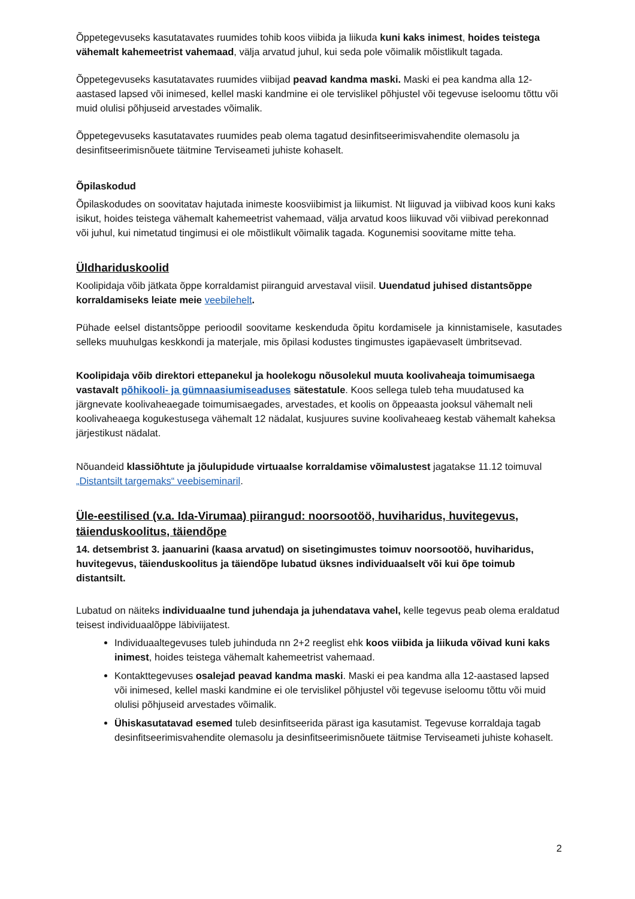Õppetegevuseks kasutatavates ruumides tohib koos viibida ja liikuda kuni kaks inimest, hoides teistega vähemalt kahemeetrist vahemaad, välja arvatud juhul, kui seda pole võimalik mõistlikult tagada.
Õppetegevuseks kasutatavates ruumides viibijad peavad kandma maski. Maski ei pea kandma alla 12-aastased lapsed või inimesed, kellel maski kandmine ei ole tervislikel põhjustel või tegevuse iseloomu tõttu või muid olulisi põhjuseid arvestades võimalik.
Õppetegevuseks kasutatavates ruumides peab olema tagatud desinfitseerimisvahendite olemasolu ja desinfitseerimisnõuete täitmine Terviseameti juhiste kohaselt.
Õpilaskodud
Õpilaskodudes on soovitatav hajutada inimeste koosviibimist ja liikumist. Nt liiguvad ja viibivad koos kuni kaks isikut, hoides teistega vähemalt kahemeetrist vahemaad, välja arvatud koos liikuvad või viibivad perekonnad või juhul, kui nimetatud tingimusi ei ole mõistlikult võimalik tagada. Kogunemisi soovitame mitte teha.
Üldhariduskoolid
Koolipidaja võib jätkata õppe korraldamist piiranguid arvestaval viisil. Uuendatud juhised distantsõppe korraldamiseks leiate meie veebilehelt.
Pühade eelsel distantsõppe perioodil soovitame keskenduda õpitu kordamisele ja kinnistamisele, kasutades selleks muuhulgas keskkondi ja materjale, mis õpilasi kodustes tingimustes igapäevaselt ümbritsevad.
Koolipidaja võib direktori ettepanekul ja hoolekogu nõusolekul muuta koolivaheaja toimumisaega vastavalt põhikooli- ja gümnaasiumiseaduses sätestatule. Koos sellega tuleb teha muudatused ka järgnevate koolivaheaegade toimumisaegades, arvestades, et koolis on õppeaasta jooksul vähemalt neli koolivaheaega kogukestusega vähemalt 12 nädalat, kusjuures suvine koolivaheaeg kestab vähemalt kaheksa järjestikust nädalat.
Nõuandeid klassiõhtute ja jõulupidude virtuaalse korraldamise võimalustest jagatakse 11.12 toimuval „Distantsilt targemaks“ veebiseminaril.
Üle-eestilised (v.a. Ida-Virumaa) piirangud: noorsootöö, huviharidus, huvitegevus, täienduskoolitus, täiendõpe
14. detsembrist 3. jaanuarini (kaasa arvatud) on sisetingimustes toimuv noorsootöö, huviharidus, huvitegevus, täienduskoolitus ja täiendõpe lubatud üksnes individuaalselt või kui õpe toimub distantsilt.
Lubatud on näiteks individuaalne tund juhendaja ja juhendatava vahel, kelle tegevus peab olema eraldatud teisest individuaalõppe läbiviijatest.
Individuaaltegevuses tuleb juhinduda nn 2+2 reeglist ehk koos viibida ja liikuda võivad kuni kaks inimest, hoides teistega vähemalt kahemeetrist vahemaad.
Kontakttegevuses osalejad peavad kandma maski. Maski ei pea kandma alla 12-aastased lapsed või inimesed, kellel maski kandmine ei ole tervislikel põhjustel või tegevuse iseloomu tõttu või muid olulisi põhjuseid arvestades võimalik.
Ühiskasutatavad esemed tuleb desinfitseerida pärast iga kasutamist. Tegevuse korraldaja tagab desinfitseerimisvahendite olemasolu ja desinfitseerimisnõuete täitmise Terviseameti juhiste kohaselt.
2